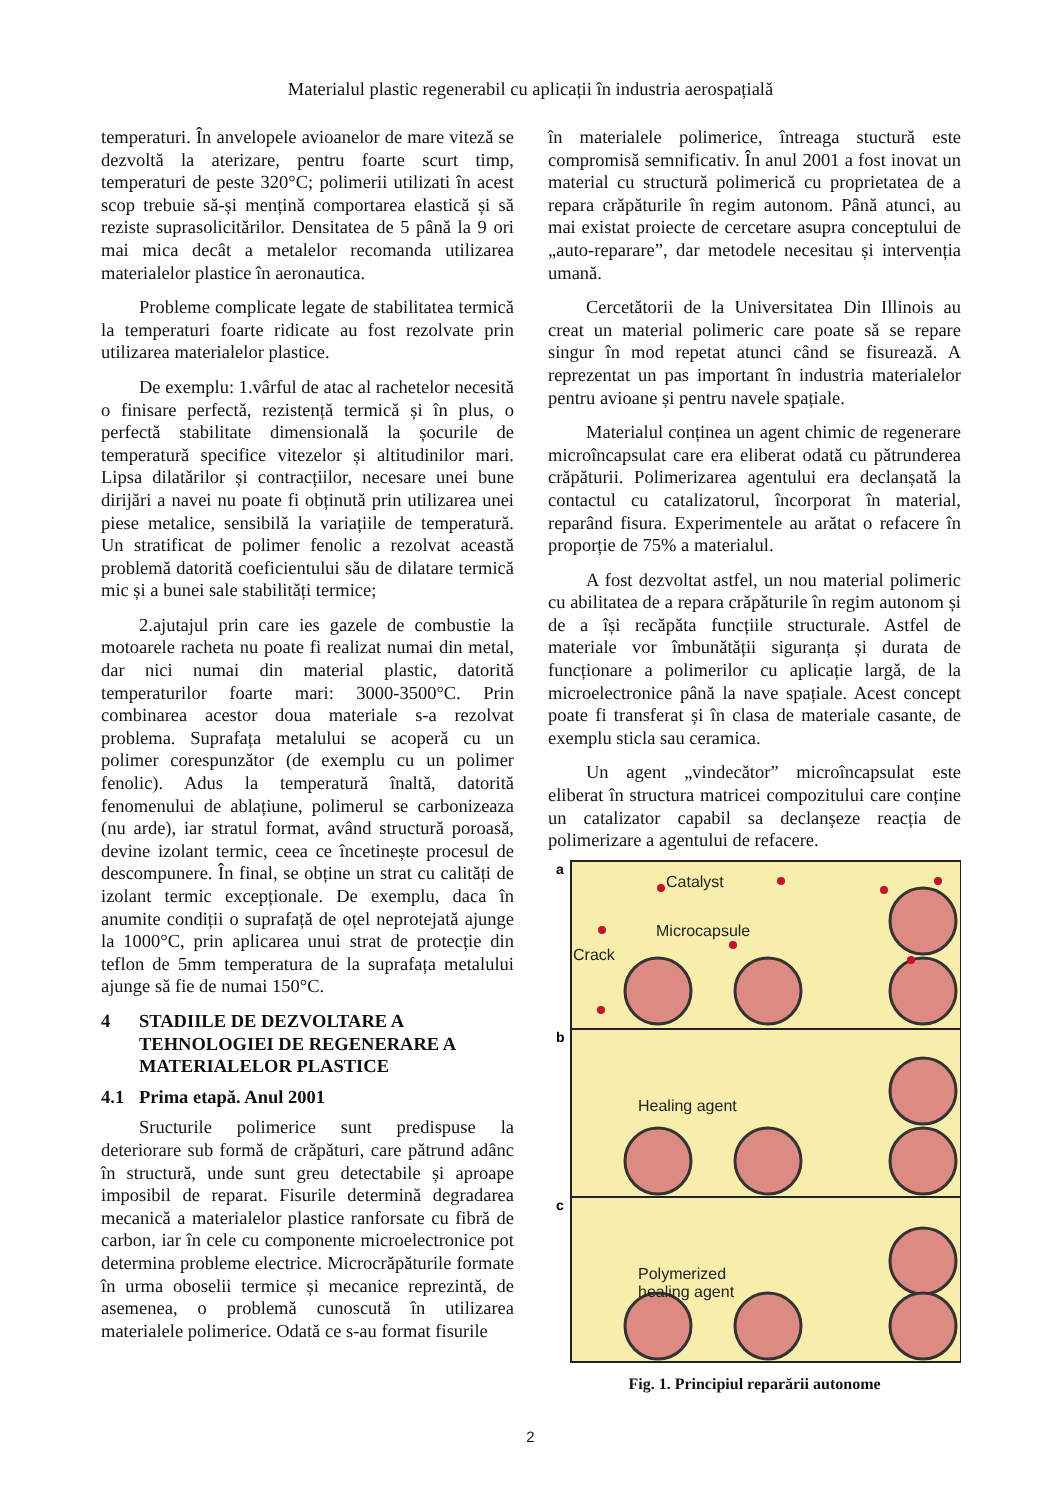Materialul plastic regenerabil cu aplicații în industria aerospațială
temperaturi. În anvelopele avioanelor de mare viteză se dezvoltă la aterizare, pentru foarte scurt timp, temperaturi de peste 320°C; polimerii utilizati în acest scop trebuie să-și mențină comportarea elastică și să reziste suprasolicitărilor. Densitatea de 5 până la 9 ori mai mica decât a metalelor recomanda utilizarea materialelor plastice în aeronautica.
Probleme complicate legate de stabilitatea termică la temperaturi foarte ridicate au fost rezolvate prin utilizarea materialelor plastice.
De exemplu: 1.vârful de atac al rachetelor necesită o finisare perfectă, rezistență termică și în plus, o perfectă stabilitate dimensională la șocurile de temperatură specifice vitezelor și altitudinilor mari. Lipsa dilatărilor și contracțiilor, necesare unei bune dirijări a navei nu poate fi obținută prin utilizarea unei piese metalice, sensibilă la variațiile de temperatură. Un stratificat de polimer fenolic a rezolvat această problemă datorită coeficientului său de dilatare termică mic și a bunei sale stabilități termice;
2.ajutajul prin care ies gazele de combustie la motoarele racheta nu poate fi realizat numai din metal, dar nici numai din material plastic, datorită temperaturilor foarte mari: 3000-3500°C. Prin combinarea acestor doua materiale s-a rezolvat problema. Suprafața metalului se acoperă cu un polimer corespunzător (de exemplu cu un polimer fenolic). Adus la temperatură înaltă, datorită fenomenului de ablațiune, polimerul se carbonizeaza (nu arde), iar stratul format, având structură poroasă, devine izolant termic, ceea ce încetinește procesul de descompunere. În final, se obține un strat cu calități de izolant termic excepționale. De exemplu, daca în anumite condiții o suprafață de oțel neprotejată ajunge la 1000°C, prin aplicarea unui strat de protecție din teflon de 5mm temperatura de la suprafața metalului ajunge să fie de numai 150°C.
4 STADIILE DE DEZVOLTARE A TEHNOLOGIEI DE REGENERARE A MATERIALELOR PLASTICE
4.1 Prima etapă. Anul 2001
Sructurile polimerice sunt predispuse la deteriorare sub formă de crăpături, care pătrund adânc în structură, unde sunt greu detectabile și aproape imposibil de reparat. Fisurile determină degradarea mecanică a materialelor plastice ranforsate cu fibră de carbon, iar în cele cu componente microelectronice pot determina probleme electrice. Microcrăpăturile formate în urma oboselii termice și mecanice reprezintă, de asemenea, o problemă cunoscută în utilizarea materialele polimerice. Odată ce s-au format fisurile
în materialele polimerice, întreaga stuctură este compromisă semnificativ. În anul 2001 a fost inovat un material cu structură polimerică cu proprietatea de a repara crăpăturile în regim autonom. Până atunci, au mai existat proiecte de cercetare asupra conceptului de „auto-reparare”, dar metodele necesitau și intervenția umană.
Cercetătorii de la Universitatea Din Illinois au creat un material polimeric care poate să se repare singur în mod repetat atunci când se fisurează. A reprezentat un pas important în industria materialelor pentru avioane și pentru navele spațiale.
Materialul conținea un agent chimic de regenerare microîncapsulat care era eliberat odată cu pătrunderea crăpăturii. Polimerizarea agentului era declanșată la contactul cu catalizatorul, încorporat în material, reparând fisura. Experimentele au arătat o refacere în proporție de 75% a materialul.
A fost dezvoltat astfel, un nou material polimeric cu abilitatea de a repara crăpăturile în regim autonom și de a își recăpăta funcțiile structurale. Astfel de materiale vor îmbunătății siguranța și durata de funcționare a polimerilor cu aplicație largă, de la microelectronice până la nave spațiale. Acest concept poate fi transferat și în clasa de materiale casante, de exemplu sticla sau ceramica.
Un agent „vindecător” microîncapsulat este eliberat în structura matricei compozitului care conține un catalizator capabil sa declanșeze reacția de polimerizare a agentului de refacere.
a
b
c
Catalyst
Microcapsule
Crack
Healing agent
Polymerized
healing agent
Fig. 1. Principiul reparării autonome
2